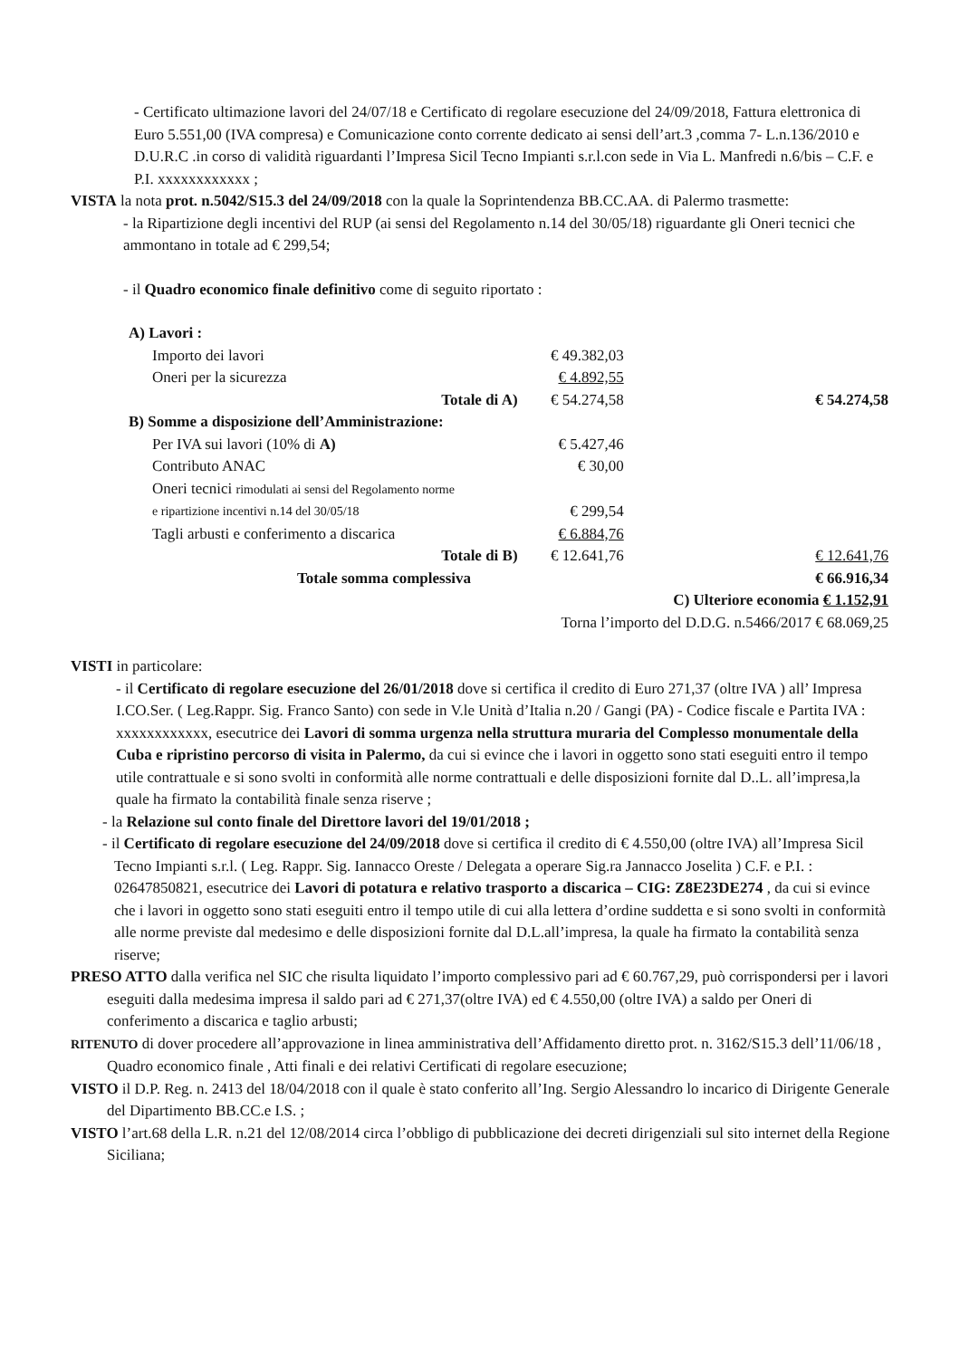- Certificato ultimazione lavori del 24/07/18 e Certificato di regolare esecuzione del 24/09/2018, Fattura elettronica di Euro 5.551,00 (IVA compresa) e Comunicazione conto corrente dedicato ai sensi dell’art.3 ,comma 7- L.n.136/2010 e D.U.R.C .in corso di validità riguardanti l’Impresa Sicil Tecno Impianti s.r.l.con sede in Via L. Manfredi n.6/bis – C.F. e P.I. xxxxxxxxxxxx ;
VISTA la nota prot. n.5042/S15.3 del 24/09/2018 con la quale la Soprintendenza BB.CC.AA. di Palermo trasmette:
- la Ripartizione degli incentivi del RUP (ai sensi del Regolamento n.14 del 30/05/18) riguardante gli Oneri tecnici che ammontano in totale ad € 299,54;
- il Quadro economico finale definitivo come di seguito riportato :
| A) Lavori : | | |
| Importo dei lavori | € 49.382,03 | |
| Oneri per la sicurezza | € 4.892,55 | |
| Totale di A) | € 54.274,58 | € 54.274,58 |
| B) Somme a disposizione dell’Amministrazione: | | |
| Per IVA sui lavori (10% di A) | € 5.427,46 | |
| Contributo ANAC | € 30,00 | |
| Oneri tecnici rimodulati ai sensi del Regolamento norme | | |
| e ripartizione incentivi n.14 del 30/05/18 | € 299,54 | |
| Tagli arbusti e conferimento a discarica | € 6.884,76 | |
| Totale di B) | € 12.641,76 | € 12.641,76 |
| Totale somma complessiva | | € 66.916,34 |
| C) Ulteriore economia € 1.152,91 | | |
| Torna l’importo del D.D.G. n.5466/2017 € 68.069,25 | | |
VISTI in particolare:
- il Certificato di regolare esecuzione del 26/01/2018 dove si certifica il credito di Euro 271,37 (oltre IVA ) all’ Impresa I.CO.Ser. ( Leg.Rappr. Sig. Franco Santo) con sede in V.le Unità d’Italia n.20 / Gangi (PA) - Codice fiscale e Partita IVA : xxxxxxxxxxxx, esecutrice dei Lavori di somma urgenza nella struttura muraria del Complesso monumentale della Cuba e ripristino percorso di visita in Palermo, da cui si evince che i lavori in oggetto sono stati eseguiti entro il tempo utile contrattuale e si sono svolti in conformità alle norme contrattuali e delle disposizioni fornite dal D..L. all’impresa,la quale ha firmato la contabilità finale senza riserve ;
- la Relazione sul conto finale del Direttore lavori del 19/01/2018 ;
- il Certificato di regolare esecuzione del 24/09/2018 dove si certifica il credito di € 4.550,00 (oltre IVA) all’Impresa Sicil Tecno Impianti s.r.l. ( Leg. Rappr. Sig. Iannacco Oreste / Delegata a operare Sig.ra Jannacco Joselita ) C.F. e P.I. : 02647850821, esecutrice dei Lavori di potatura e relativo trasporto a discarica – CIG: Z8E23DE274 , da cui si evince che i lavori in oggetto sono stati eseguiti entro il tempo utile di cui alla lettera d’ordine suddetta e si sono svolti in conformità alle norme previste dal medesimo e delle disposizioni fornite dal D.L.all’impresa, la quale ha firmato la contabilità senza riserve;
PRESO ATTO dalla verifica nel SIC che risulta liquidato l’importo complessivo pari ad € 60.767,29, può corrispondersi per i lavori eseguiti dalla medesima impresa il saldo pari ad € 271,37(oltre IVA) ed € 4.550,00 (oltre IVA) a saldo per Oneri di conferimento a discarica e taglio arbusti;
RITENUTO di dover procedere all’approvazione in linea amministrativa dell’Affidamento diretto prot. n. 3162/S15.3 dell’11/06/18 , Quadro economico finale , Atti finali e dei relativi Certificati di regolare esecuzione;
VISTO il D.P. Reg. n. 2413 del 18/04/2018 con il quale è stato conferito all’Ing. Sergio Alessandro lo incarico di Dirigente Generale del Dipartimento BB.CC.e I.S. ;
VISTO l’art.68 della L.R. n.21 del 12/08/2014 circa l’obbligo di pubblicazione dei decreti dirigenziali sul sito internet della Regione Siciliana;